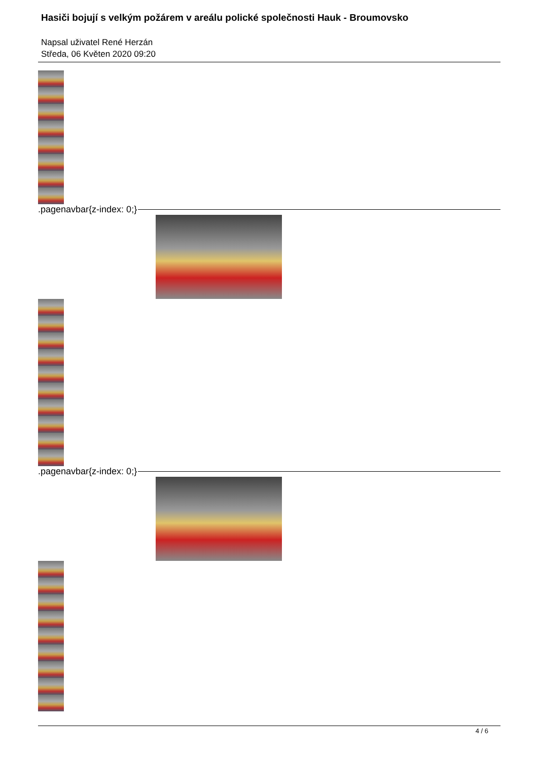Hasiči bojují s velkým požárem v areálu polické společnosti Hauk - Broumovsko
Napsal uživatel René Herzán
Středa, 06 Květen 2020 09:20
.pagenavbar{z-index: 0;}
.pagenavbar{z-index: 0;}
4 / 6